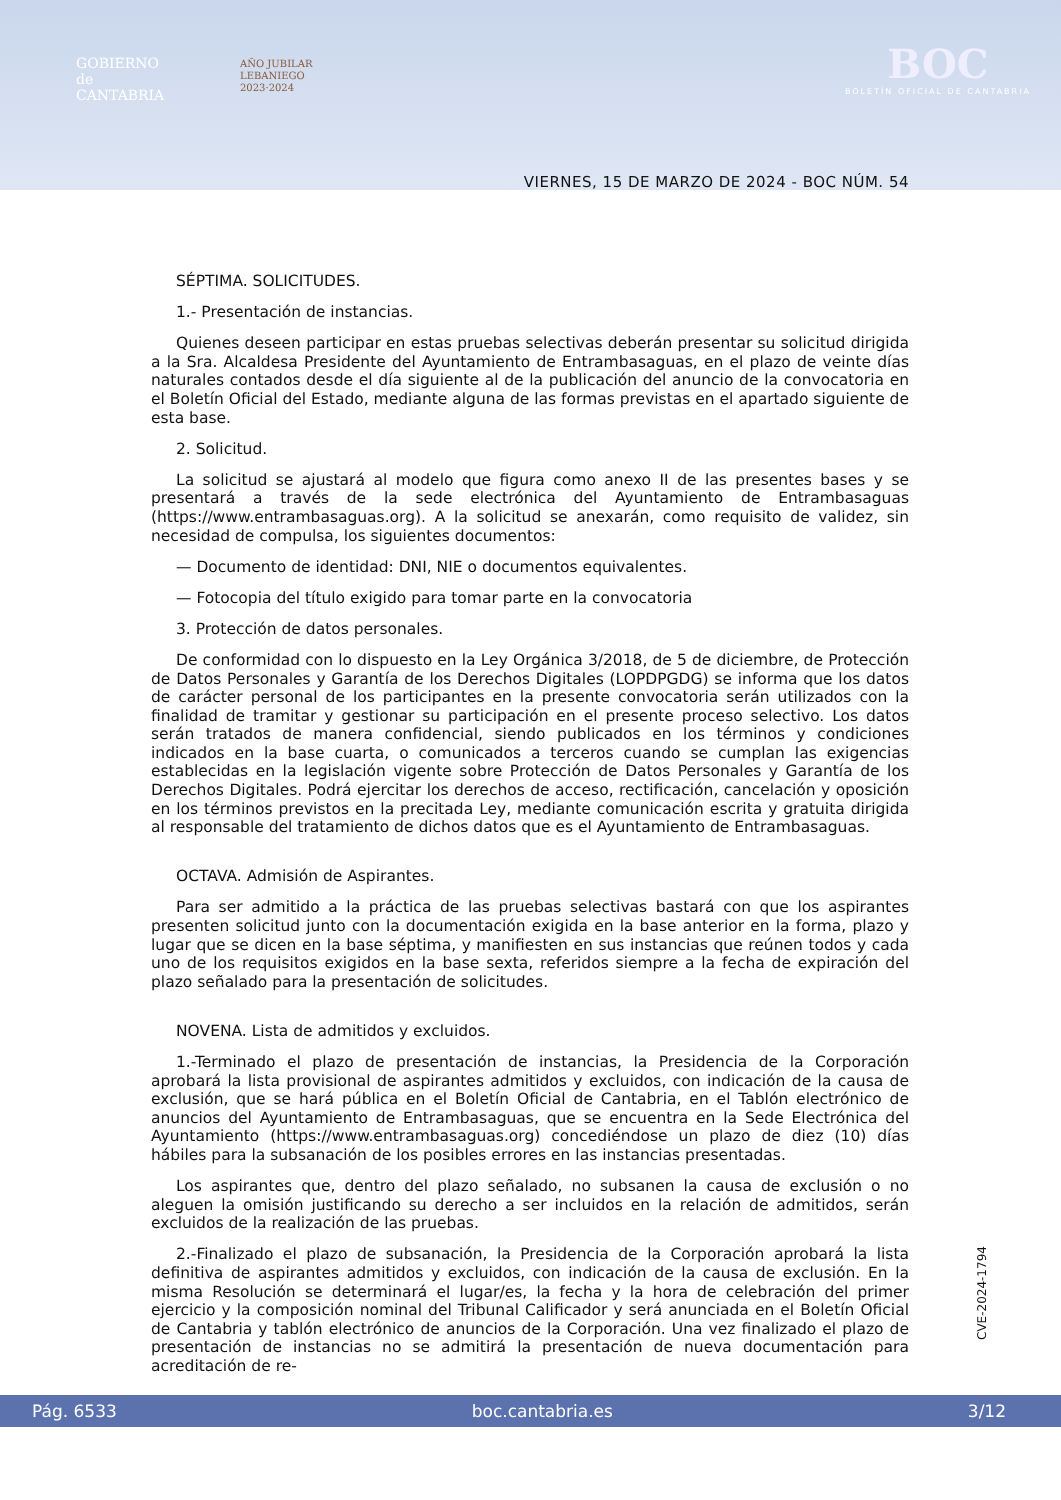GOBIERNO
de
CANTABRIA
AÑO JUBILAR
LEBANIEGO
2023·2024
BOC
BOLETÍN OFICIAL DE CANTABRIA
VIERNES, 15 DE MARZO DE 2024 - BOC NÚM. 54
SÉPTIMA. SOLICITUDES.
1.- Presentación de instancias.
Quienes deseen participar en estas pruebas selectivas deberán presentar su solicitud dirigida a la Sra. Alcaldesa Presidente del Ayuntamiento de Entrambasaguas, en el plazo de veinte días naturales contados desde el día siguiente al de la publicación del anuncio de la convocatoria en el Boletín Oficial del Estado, mediante alguna de las formas previstas en el apartado siguiente de esta base.
2. Solicitud.
La solicitud se ajustará al modelo que figura como anexo II de las presentes bases y se presentará a través de la sede electrónica del Ayuntamiento de Entrambasaguas (https://www.entrambasaguas.org). A la solicitud se anexarán, como requisito de validez, sin necesidad de compulsa, los siguientes documentos:
— Documento de identidad: DNI, NIE o documentos equivalentes.
— Fotocopia del título exigido para tomar parte en la convocatoria
3. Protección de datos personales.
De conformidad con lo dispuesto en la Ley Orgánica 3/2018, de 5 de diciembre, de Protección de Datos Personales y Garantía de los Derechos Digitales (LOPDPGDG) se informa que los datos de carácter personal de los participantes en la presente convocatoria serán utilizados con la finalidad de tramitar y gestionar su participación en el presente proceso selectivo. Los datos serán tratados de manera confidencial, siendo publicados en los términos y condiciones indicados en la base cuarta, o comunicados a terceros cuando se cumplan las exigencias establecidas en la legislación vigente sobre Protección de Datos Personales y Garantía de los Derechos Digitales. Podrá ejercitar los derechos de acceso, rectificación, cancelación y oposición en los términos previstos en la precitada Ley, mediante comunicación escrita y gratuita dirigida al responsable del tratamiento de dichos datos que es el Ayuntamiento de Entrambasaguas.
OCTAVA. Admisión de Aspirantes.
Para ser admitido a la práctica de las pruebas selectivas bastará con que los aspirantes presenten solicitud junto con la documentación exigida en la base anterior en la forma, plazo y lugar que se dicen en la base séptima, y manifiesten en sus instancias que reúnen todos y cada uno de los requisitos exigidos en la base sexta, referidos siempre a la fecha de expiración del plazo señalado para la presentación de solicitudes.
NOVENA. Lista de admitidos y excluidos.
1.-Terminado el plazo de presentación de instancias, la Presidencia de la Corporación aprobará la lista provisional de aspirantes admitidos y excluidos, con indicación de la causa de exclusión, que se hará pública en el Boletín Oficial de Cantabria, en el Tablón electrónico de anuncios del Ayuntamiento de Entrambasaguas, que se encuentra en la Sede Electrónica del Ayuntamiento (https://www.entrambasaguas.org) concediéndose un plazo de diez (10) días hábiles para la subsanación de los posibles errores en las instancias presentadas.
Los aspirantes que, dentro del plazo señalado, no subsanen la causa de exclusión o no aleguen la omisión justificando su derecho a ser incluidos en la relación de admitidos, serán excluidos de la realización de las pruebas.
2.-Finalizado el plazo de subsanación, la Presidencia de la Corporación aprobará la lista definitiva de aspirantes admitidos y excluidos, con indicación de la causa de exclusión. En la misma Resolución se determinará el lugar/es, la fecha y la hora de celebración del primer ejercicio y la composición nominal del Tribunal Calificador y será anunciada en el Boletín Oficial de Cantabria y tablón electrónico de anuncios de la Corporación. Una vez finalizado el plazo de presentación de instancias no se admitirá la presentación de nueva documentación para acreditación de re-
CVE-2024-1794
Pág. 6533 boc.cantabria.es 3/12